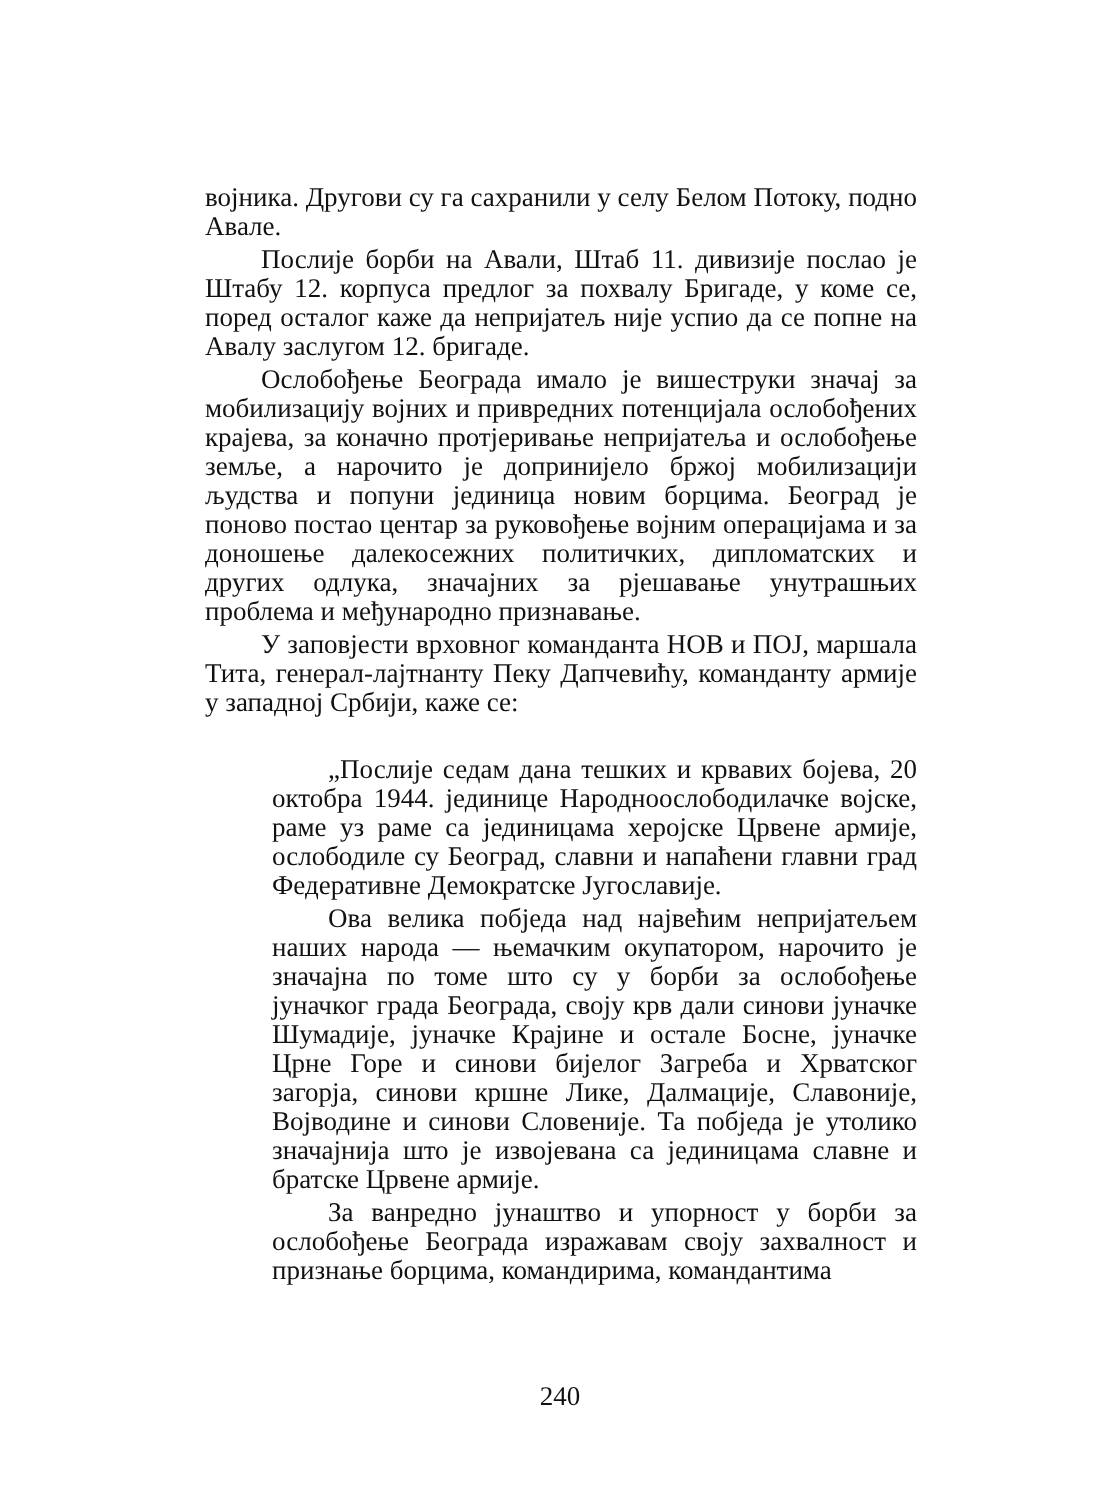војника. Другови су га сахранили у селу Белом Потоку, подно Авале.
Послије борби на Авали, Штаб 11. дивизије послао је Штабу 12. корпуса предлог за похвалу Бригаде, у коме се, поред осталог каже да непријатељ није успио да се попне на Авалу заслугом 12. бригаде.
Ослобођење Београда имало је вишеструки значај за мобилизацију војних и привредних потенцијала ослобођених крајева, за коначно протјеривање непријатеља и ослобођење земље, а нарочито је допринијело бржој мобилизацији људства и попуни јединица новим борцима. Београд је поново постао центар за руковођење војним операцијама и за доношење далекосежних политичких, дипломатских и других одлука, значајних за рјешавање унутрашњих проблема и међународно признавање.
У заповјести врховног команданта НОВ и ПОЈ, маршала Тита, генерал-лајтнанту Пеку Дапчевићу, команданту армије у западној Србији, каже се:
„Послије седам дана тешких и крвавих бојева, 20 октобра 1944. јединице Народноослободилачке војске, раме уз раме са јединицама херојске Црвене армије, ослободиле су Београд, славни и напаћени главни град Федеративне Демократске Југославије.
Ова велика побједа над највећим непријатељем наших народа — њемачким окупатором, нарочито је значајна по томе што су у борби за ослобођење јуначког града Београда, своју крв дали синови јуначке Шумадије, јуначке Крајине и остале Босне, јуначке Црне Горе и синови бијелог Загреба и Хрватског загорја, синови кршне Лике, Далмације, Славоније, Војводине и синови Словеније. Та побједа је утолико значајнија што је извојевана са јединицама славне и братске Црвене армије.
За ванредно јунаштво и упорност у борби за ослобођење Београда изражавам своју захвалност и признање борцима, командирима, командантима
240